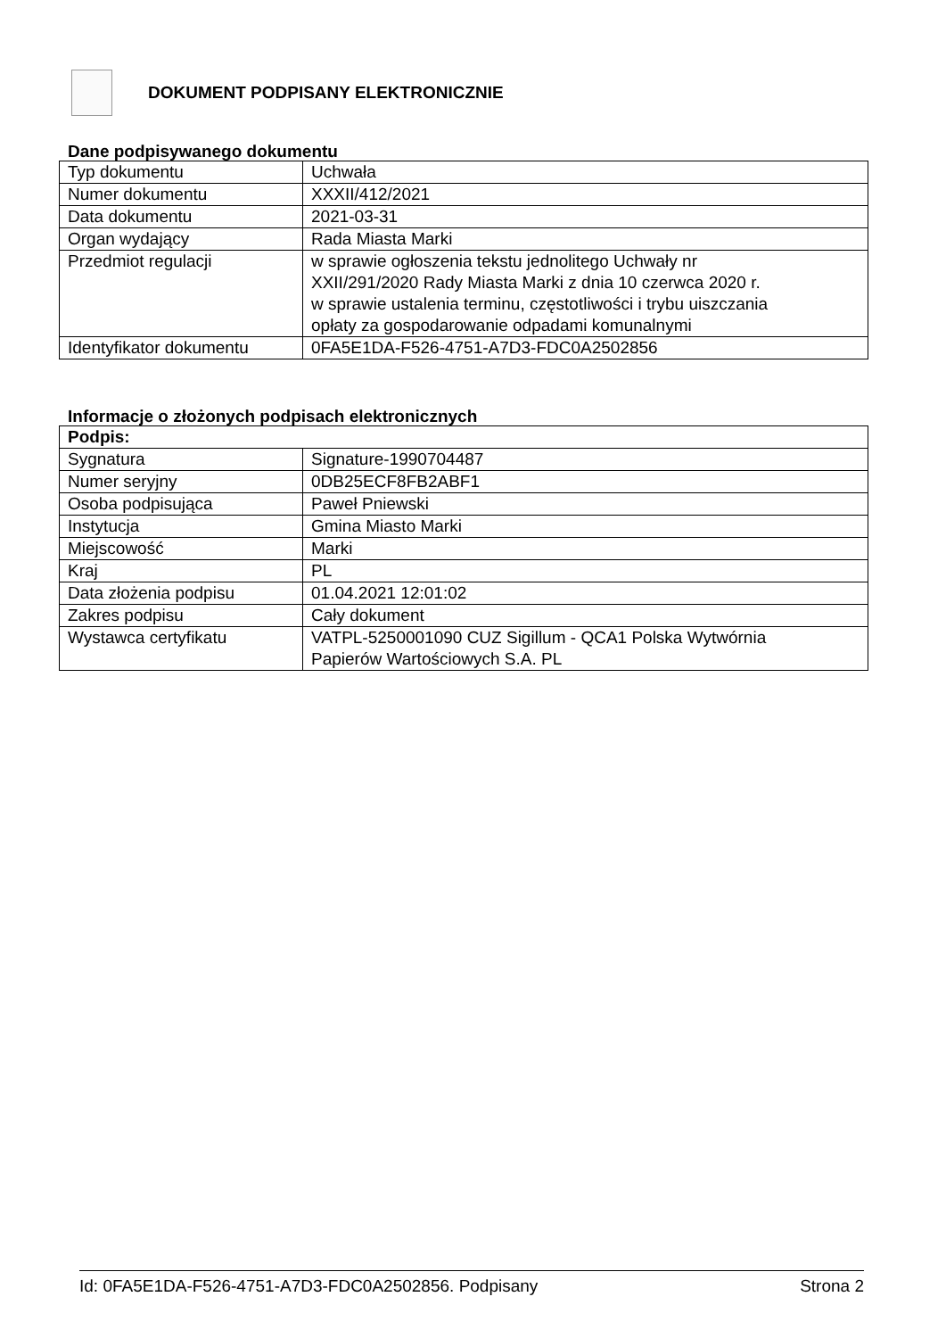DOKUMENT PODPISANY ELEKTRONICZNIE
Dane podpisywanego dokumentu
| Typ dokumentu | Uchwała |
| Numer dokumentu | XXXII/412/2021 |
| Data dokumentu | 2021-03-31 |
| Organ wydający | Rada Miasta Marki |
| Przedmiot regulacji | w sprawie ogłoszenia tekstu jednolitego Uchwały nr XXII/291/2020 Rady Miasta Marki z dnia 10 czerwca 2020 r. w sprawie ustalenia terminu, częstotliwości i trybu uiszczania opłaty za gospodarowanie odpadami komunalnymi |
| Identyfikator dokumentu | 0FA5E1DA-F526-4751-A7D3-FDC0A2502856 |
Informacje o złożonych podpisach elektronicznych
| Podpis: | |
| Sygnatura | Signature-1990704487 |
| Numer seryjny | 0DB25ECF8FB2ABF1 |
| Osoba podpisująca | Paweł Pniewski |
| Instytucja | Gmina Miasto Marki |
| Miejscowość | Marki |
| Kraj | PL |
| Data złożenia podpisu | 01.04.2021 12:01:02 |
| Zakres podpisu | Cały dokument |
| Wystawca certyfikatu | VATPL-5250001090 CUZ Sigillum - QCA1 Polska Wytwórnia Papierów Wartościowych S.A. PL |
Id: 0FA5E1DA-F526-4751-A7D3-FDC0A2502856. Podpisany Strona 2